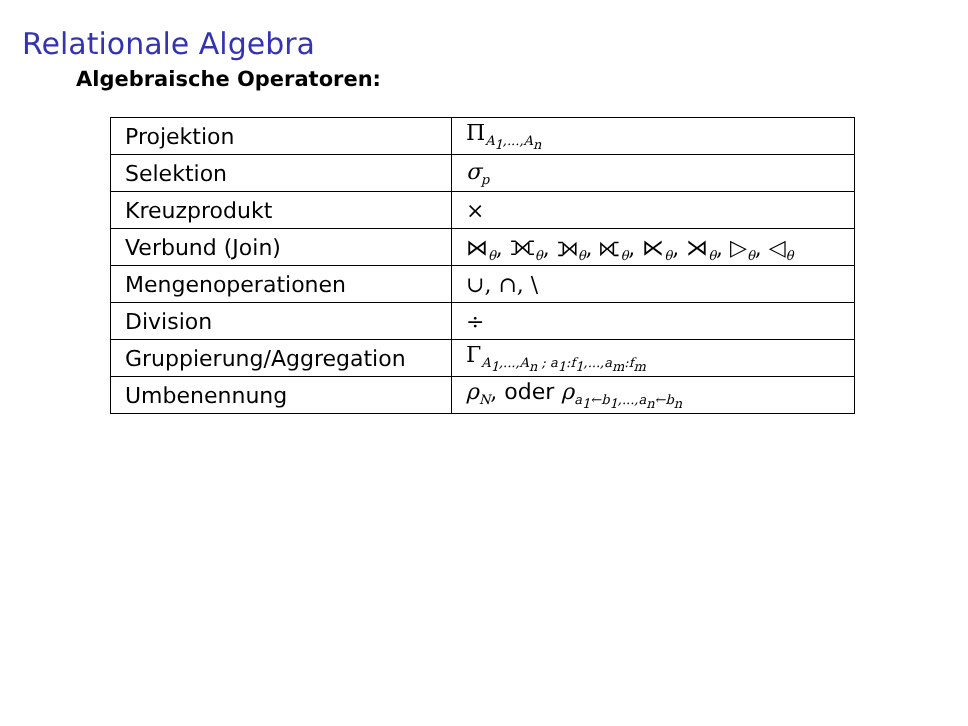Relationale Algebra
Algebraische Operatoren:
| Projektion | Π<sub>A<sub>1</sub>,...,A<sub>n</sub></sub> |
| Selektion | σ<sub>p</sub> |
| Kreuzprodukt | × |
| Verbund (Join) | ⋈<sub>θ</sub>, ⟗<sub>θ</sub>, ⟕<sub>θ</sub>, ⟖<sub>θ</sub>, ⋉<sub>θ</sub>, ⋊<sub>θ</sub>, ▷<sub>θ</sub>, ◁<sub>θ</sub> |
| Mengenoperationen | ∪, ∩, \ |
| Division | ÷ |
| Gruppierung/Aggregation | Γ<sub>A<sub>1</sub>,...,A<sub>n</sub> ; a<sub>1</sub>:f<sub>1</sub>,...,a<sub>m</sub>:f<sub>m</sub></sub> |
| Umbenennung | ρ<sub>N</sub>, oder ρ<sub>a<sub>1</sub>←b<sub>1</sub>,...,a<sub>n</sub>←b<sub>n</sub></sub> |